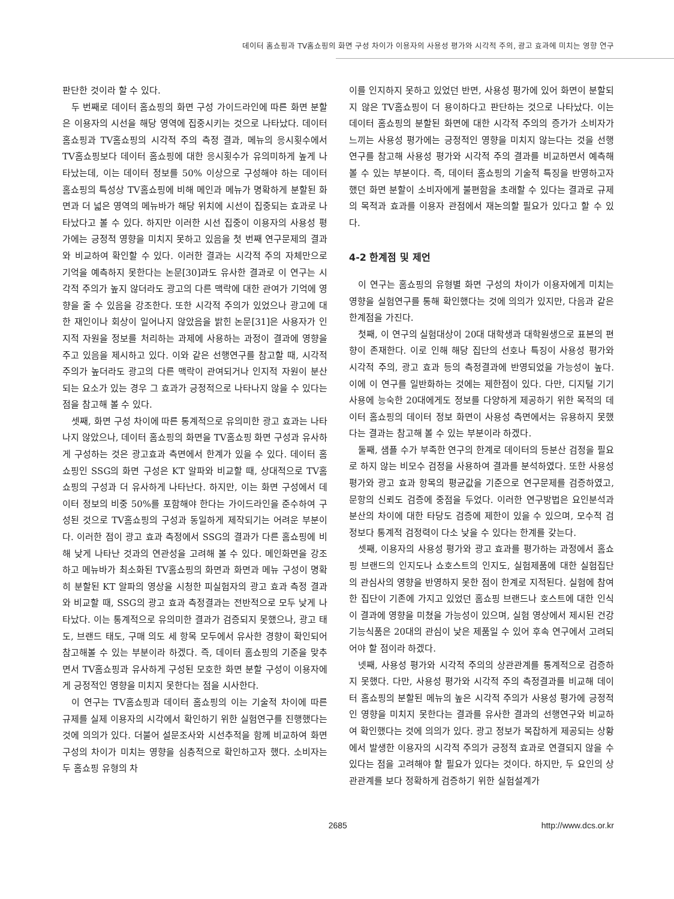데이터 홈쇼핑과 TV홈쇼핑의 화면 구성 차이가 이용자의 사용성 평가와 시각적 주의, 광고 효과에 미치는 영향 연구
판단한 것이라 할 수 있다.
두 번째로 데이터 홈쇼핑의 화면 구성 가이드라인에 따른 화면 분할은 이용자의 시선을 해당 영역에 집중시키는 것으로 나타났다. 데이터 홈쇼핑과 TV홈쇼핑의 시각적 주의 측정 결과, 메뉴의 응시횟수에서 TV홈쇼핑보다 데이터 홈쇼핑에 대한 응시횟수가 유의미하게 높게 나타났는데, 이는 데이터 정보를 50% 이상으로 구성해야 하는 데이터 홈쇼핑의 특성상 TV홈쇼핑에 비해 메인과 메뉴가 명확하게 분할된 화면과 더 넓은 영역의 메뉴바가 해당 위치에 시선이 집중되는 효과로 나타났다고 볼 수 있다. 하지만 이러한 시선 집중이 이용자의 사용성 평가에는 긍정적 영향을 미치지 못하고 있음을 첫 번째 연구문제의 결과와 비교하여 확인할 수 있다. 이러한 결과는 시각적 주의 자체만으로 기억을 예측하지 못한다는 논문[30]과도 유사한 결과로 이 연구는 시각적 주의가 높지 않더라도 광고의 다른 맥락에 대한 관여가 기억에 영향을 줄 수 있음을 강조한다. 또한 시각적 주의가 있었으나 광고에 대한 재인이나 회상이 일어나지 않았음을 밝힌 논문[31]은 사용자가 인지적 자원을 정보를 처리하는 과제에 사용하는 과정이 결과에 영향을 주고 있음을 제시하고 있다. 이와 같은 선행연구를 참고할 때, 시각적 주의가 높더라도 광고의 다른 맥락이 관여되거나 인지적 자원이 분산되는 요소가 있는 경우 그 효과가 긍정적으로 나타나지 않을 수 있다는 점을 참고해 볼 수 있다.
셋째, 화면 구성 차이에 따른 통계적으로 유의미한 광고 효과는 나타나지 않았으나, 데이터 홈쇼핑의 화면을 TV홈쇼핑 화면 구성과 유사하게 구성하는 것은 광고효과 측면에서 한계가 있을 수 있다. 데이터 홈쇼핑인 SSG의 화면 구성은 KT 알파와 비교할 때, 상대적으로 TV홈쇼핑의 구성과 더 유사하게 나타난다. 하지만, 이는 화면 구성에서 데이터 정보의 비중 50%를 포함해야 한다는 가이드라인을 준수하여 구성된 것으로 TV홈쇼핑의 구성과 동일하게 제작되기는 어려운 부분이다. 이러한 점이 광고 효과 측정에서 SSG의 결과가 다른 홈쇼핑에 비해 낮게 나타난 것과의 연관성을 고려해 볼 수 있다. 메인화면을 강조하고 메뉴바가 최소화된 TV홈쇼핑의 화면과 화면과 메뉴 구성이 명확히 분할된 KT 알파의 영상을 시청한 피실험자의 광고 효과 측정 결과와 비교할 때, SSG의 광고 효과 측정결과는 전반적으로 모두 낮게 나타났다. 이는 통계적으로 유의미한 결과가 검증되지 못했으나, 광고 태도, 브랜드 태도, 구매 의도 세 항목 모두에서 유사한 경향이 확인되어 참고해볼 수 있는 부분이라 하겠다. 즉, 데이터 홈쇼핑의 기준을 맞추면서 TV홈쇼핑과 유사하게 구성된 모호한 화면 분할 구성이 이용자에게 긍정적인 영향을 미치지 못한다는 점을 시사한다.
이 연구는 TV홈쇼핑과 데이터 홈쇼핑의 이는 기술적 차이에 따른 규제를 실제 이용자의 시각에서 확인하기 위한 실험연구를 진행했다는 것에 의의가 있다. 더불어 설문조사와 시선추적을 함께 비교하여 화면 구성의 차이가 미치는 영향을 심층적으로 확인하고자 했다. 소비자는 두 홈쇼핑 유형의 차
이를 인지하지 못하고 있었던 반면, 사용성 평가에 있어 화면이 분할되지 않은 TV홈쇼핑이 더 용이하다고 판단하는 것으로 나타났다. 이는 데이터 홈쇼핑의 분할된 화면에 대한 시각적 주의의 증가가 소비자가 느끼는 사용성 평가에는 긍정적인 영향을 미치지 않는다는 것을 선행연구를 참고해 사용성 평가와 시각적 주의 결과를 비교하면서 예측해 볼 수 있는 부분이다. 즉, 데이터 홈쇼핑의 기술적 특징을 반영하고자 했던 화면 분할이 소비자에게 불편함을 초래할 수 있다는 결과로 규제의 목적과 효과를 이용자 관점에서 재논의할 필요가 있다고 할 수 있다.
4-2 한계점 및 제언
이 연구는 홈쇼핑의 유형별 화면 구성의 차이가 이용자에게 미치는 영향을 실험연구를 통해 확인했다는 것에 의의가 있지만, 다음과 같은 한계점을 가진다.
첫째, 이 연구의 실험대상이 20대 대학생과 대학원생으로 표본의 편향이 존재한다. 이로 인해 해당 집단의 선호나 특징이 사용성 평가와 시각적 주의, 광고 효과 등의 측정결과에 반영되었을 가능성이 높다. 이에 이 연구를 일반화하는 것에는 제한점이 있다. 다만, 디지털 기기 사용에 능숙한 20대에게도 정보를 다양하게 제공하기 위한 목적의 데이터 홈쇼핑의 데이터 정보 화면이 사용성 측면에서는 유용하지 못했다는 결과는 참고해 볼 수 있는 부분이라 하겠다.
둘째, 샘플 수가 부족한 연구의 한계로 데이터의 등분산 검정을 필요로 하지 않는 비모수 검정을 사용하여 결과를 분석하였다. 또한 사용성 평가와 광고 효과 항목의 평균값을 기준으로 연구문제를 검증하였고, 문항의 신뢰도 검증에 중점을 두었다. 이러한 연구방법은 요인분석과 분산의 차이에 대한 타당도 검증에 제한이 있을 수 있으며, 모수적 검정보다 통계적 검정력이 다소 낮을 수 있다는 한계를 갖는다.
셋째, 이용자의 사용성 평가와 광고 효과를 평가하는 과정에서 홈쇼핑 브랜드의 인지도나 쇼호스트의 인지도, 실험제품에 대한 실험집단의 관심사의 영향을 반영하지 못한 점이 한계로 지적된다. 실험에 참여한 집단이 기존에 가지고 있었던 홈쇼핑 브랜드나 호스트에 대한 인식이 결과에 영향을 미쳤을 가능성이 있으며, 실험 영상에서 제시된 건강기능식품은 20대의 관심이 낮은 제품일 수 있어 후속 연구에서 고려되어야 할 점이라 하겠다.
넷째, 사용성 평가와 시각적 주의의 상관관계를 통계적으로 검증하지 못했다. 다만, 사용성 평가와 시각적 주의 측정결과를 비교해 데이터 홈쇼핑의 분할된 메뉴의 높은 시각적 주의가 사용성 평가에 긍정적인 영향을 미치지 못한다는 결과를 유사한 결과의 선행연구와 비교하여 확인했다는 것에 의의가 있다. 광고 정보가 복잡하게 제공되는 상황에서 발생한 이용자의 시각적 주의가 긍정적 효과로 연결되지 않을 수 있다는 점을 고려해야 할 필요가 있다는 것이다. 하지만, 두 요인의 상관관계를 보다 정확하게 검증하기 위한 실험설계가
2685 http://www.dcs.or.kr